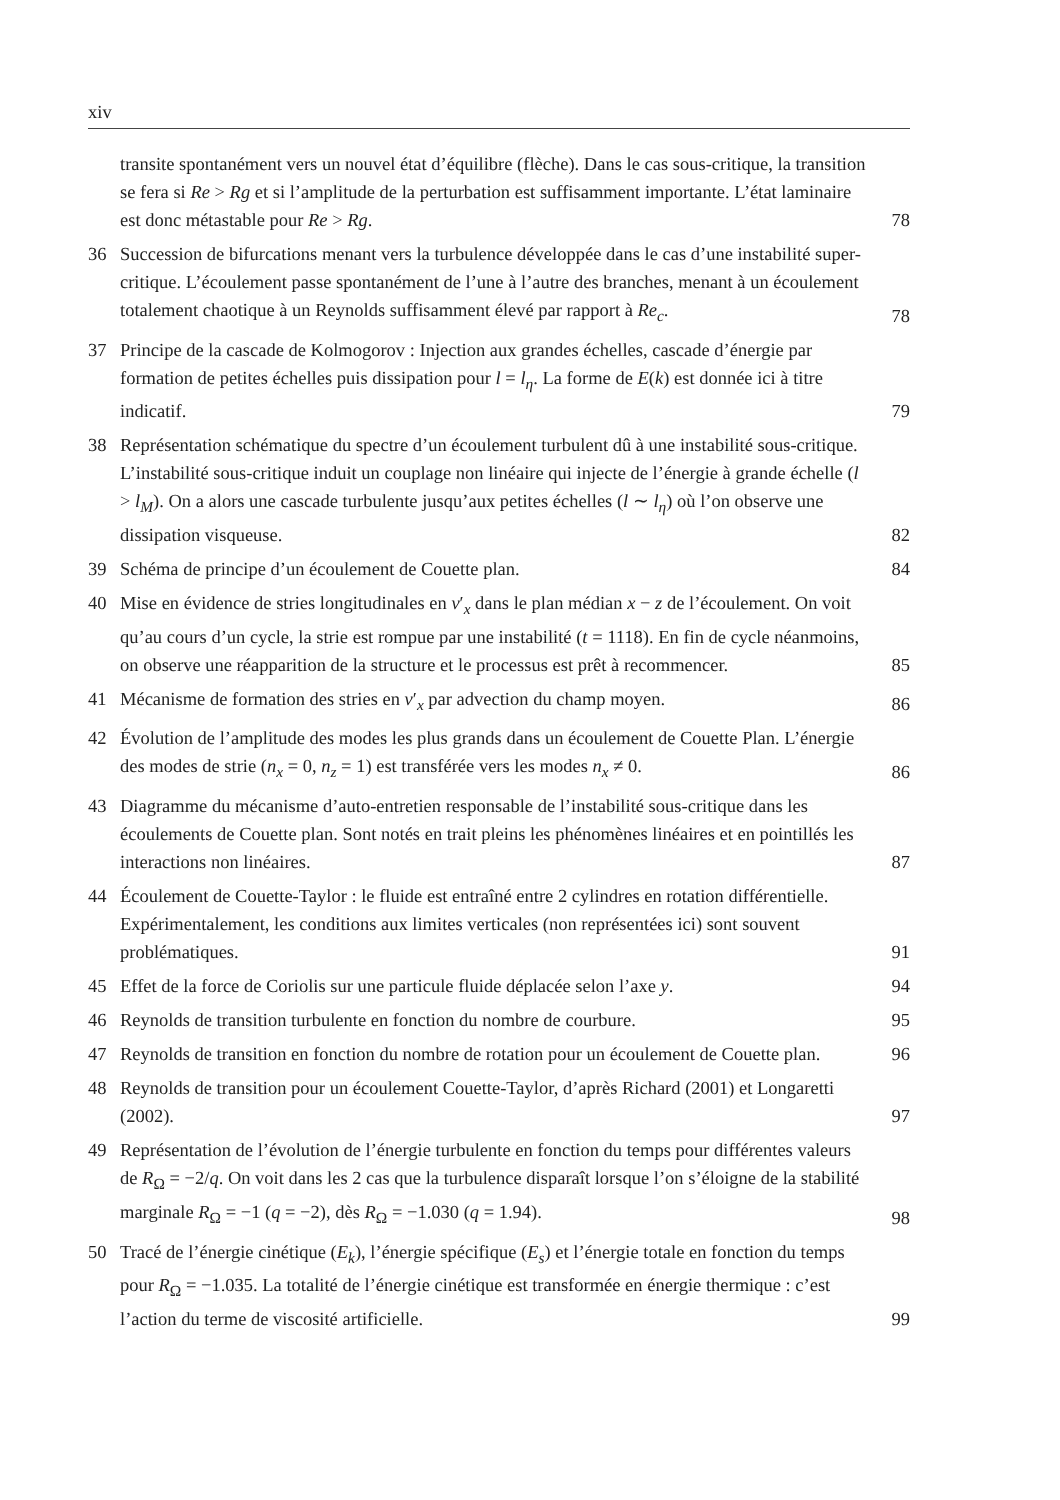xiv
transite spontanément vers un nouvel état d’équilibre (flèche). Dans le cas sous-critique, la transition se fera si Re > Rg et si l’amplitude de la perturbation est suffisamment importante. L’état laminaire est donc métastable pour Re > Rg.
78
36 Succession de bifurcations menant vers la turbulence développée dans le cas d’une instabilité super-critique. L’écoulement passe spontanément de l’une à l’autre des branches, menant à un écoulement totalement chaotique à un Reynolds suffisamment élevé par rapport à Re<sub>c</sub>.
78
37 Principe de la cascade de Kolmogorov : Injection aux grandes échelles, cascade d’énergie par formation de petites échelles puis dissipation pour l = l<sub>η</sub>. La forme de E(k) est donnée ici à titre indicatif.
79
38 Représentation schématique du spectre d’un écoulement turbulent dû à une instabilité sous-critique. L’instabilité sous-critique induit un couplage non linéaire qui injecte de l’énergie à grande échelle (l > l<sub>M</sub>). On a alors une cascade turbulente jusqu’aux petites échelles (l ∼ l<sub>η</sub>) où l’on observe une dissipation visqueuse.
82
39 Schéma de principe d’un écoulement de Couette plan.
84
40 Mise en évidence de stries longitudinales en v′<sub>x</sub> dans le plan médian x − z de l’écoulement. On voit qu’au cours d’un cycle, la strie est rompue par une instabilité (t = 1118). En fin de cycle néanmoins, on observe une réapparition de la structure et le processus est prêt à recommencer.
85
41 Mécanisme de formation des stries en v′<sub>x</sub> par advection du champ moyen.
86
42 Évolution de l’amplitude des modes les plus grands dans un écoulement de Couette Plan. L’énergie des modes de strie (n<sub>x</sub> = 0, n<sub>z</sub> = 1) est transférée vers les modes n<sub>x</sub> ≠ 0.
86
43 Diagramme du mécanisme d’auto-entretien responsable de l’instabilité sous-critique dans les écoulements de Couette plan. Sont notés en trait pleins les phénomènes linéaires et en pointillés les interactions non linéaires.
87
44 Écoulement de Couette-Taylor : le fluide est entraîné entre 2 cylindres en rotation différentielle. Expérimentalement, les conditions aux limites verticales (non représentées ici) sont souvent problématiques.
91
45 Effet de la force de Coriolis sur une particule fluide déplacée selon l’axe y.
94
46 Reynolds de transition turbulente en fonction du nombre de courbure.
95
47 Reynolds de transition en fonction du nombre de rotation pour un écoulement de Couette plan.
96
48 Reynolds de transition pour un écoulement Couette-Taylor, d’après Richard (2001) et Longaretti (2002).
97
49 Représentation de l’évolution de l’énergie turbulente en fonction du temps pour différentes valeurs de R<sub>Ω</sub> = −2/q. On voit dans les 2 cas que la turbulence disparaît lorsque l’on s’éloigne de la stabilité marginale R<sub>Ω</sub> = −1 (q = −2), dès R<sub>Ω</sub> = −1.030 (q = 1.94).
98
50 Tracé de l’énergie cinétique (E<sub>k</sub>), l’énergie spécifique (E<sub>s</sub>) et l’énergie totale en fonction du temps pour R<sub>Ω</sub> = −1.035. La totalité de l’énergie cinétique est transformée en énergie thermique : c’est l’action du terme de viscosité artificielle.
99